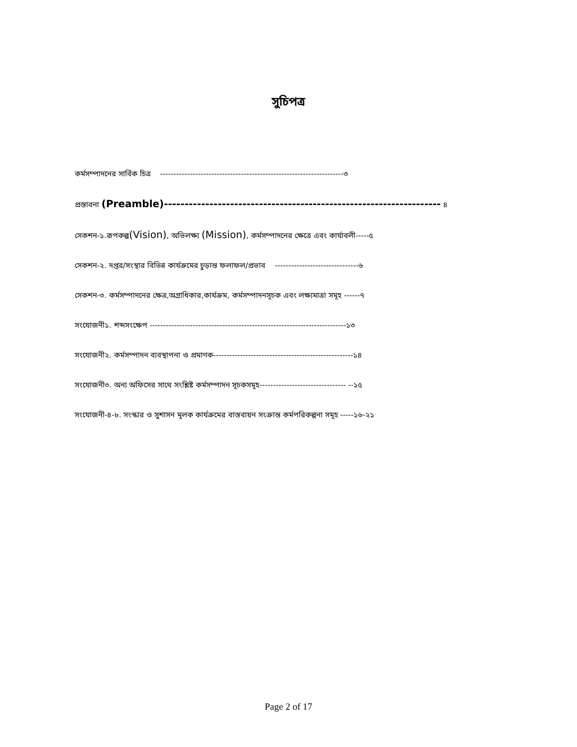সুচিপত্র
কর্মসম্পাদনের সার্বিক চিত্র --------------------------------------------------------------------৩
প্রস্তাবনা (Preamble)------------------------------------------------------------------- ৪
সেকশন-১.রূপকল্প(Vision), অভিলক্ষ্য (Mission), কর্মসম্পাদনের ক্ষেত্রে এবং কার্যাবলী-----৫
সেকশন-২. দপ্তর/সংস্থার বিভিন্ন কার্যক্রমের চুড়ান্ত ফলাফল/প্রভাব -------------------------------৬
সেকশন-৩. কর্মসম্পাদনের ক্ষেত্র,অগ্রাধিকার,কার্যক্রম, কর্মসম্পাদনসূচক এবং লক্ষ্যমাত্রা সমূহ ------৭
সংযোজনী১. শব্দসংক্ষেপ -------------------------------------------------------------------------১৩
সংযোজনী২. কর্মসম্পাদন ব্যবস্থাপনা ও প্রমাণক----------------------------------------------------১৪
সংযোজনী৩. অন্য অফিসের সাথে সংশ্লিষ্ট কর্মসম্পাদন সূচকসমূহ-------------------------------- --১৫
সংযোজনী-৪-৮. সংস্কার ও সুশাসন মূলক কার্যক্রমের বাস্তবায়ন সংক্রান্ত কর্মপরিকল্পনা সমূহ -----১৬-২১
Page 2 of 17